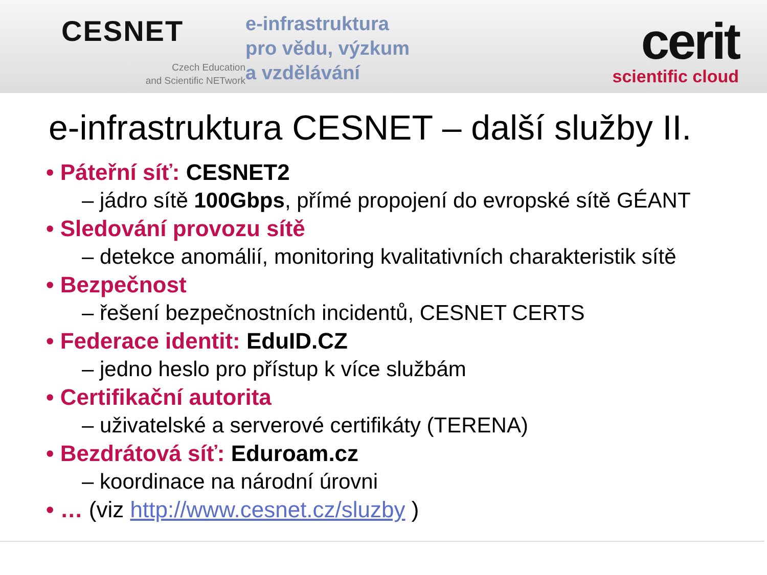CESNET
Czech Education
and Scientific NETwork
e-infrastruktura
pro vědu, výzkum
a vzdělávání
cerit
scientific cloud
e-infrastruktura CESNET – další služby II.
• Páteřní síť: CESNET2
– jádro sítě 100Gbps, přímé propojení do evropské sítě GÉANT
• Sledování provozu sítě
– detekce anomálií, monitoring kvalitativních charakteristik sítě
• Bezpečnost
– řešení bezpečnostních incidentů, CESNET CERTS
• Federace identit: EduID.CZ
– jedno heslo pro přístup k více službám
• Certifikační autorita
– uživatelské a serverové certifikáty (TERENA)
• Bezdrátová síť: Eduroam.cz
– koordinace na národní úrovni
• … (viz http://www.cesnet.cz/sluzby )